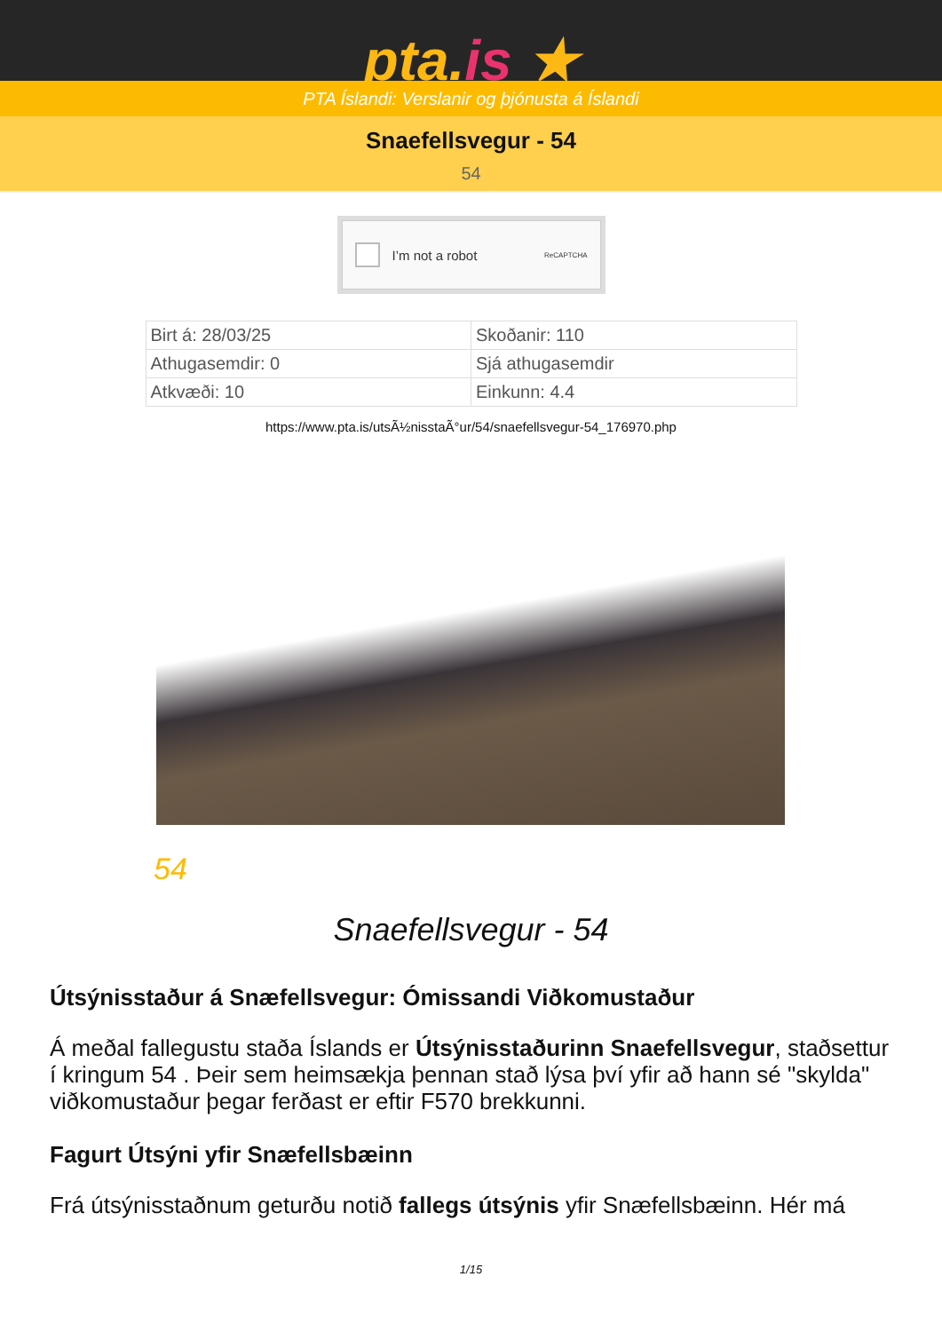pta.is ★
PTA Íslandi: Verslanir og þjónusta á Íslandi
Snaefellsvegur - 54
54
I’m not a robot ReCAPTCHA
| Birt á: 28/03/25 | Skoðanir: 110 |
| Athugasemdir: 0 | Sjá athugasemdir |
| Atkvæði: 10 | Einkunn: 4.4 |
https://www.pta.is/utsÃ½nisstaÃ°ur/54/snaefellsvegur-54_176970.php
54
Snaefellsvegur - 54
Útsýnisstaður á Snæfellsvegur: Ómissandi Viðkomustaður
Á meðal fallegustu staða Íslands er Útsýnisstaðurinn Snaefellsvegur, staðsettur í kringum 54 . Þeir sem heimsækja þennan stað lýsa því yfir að hann sé "skylda" viðkomustaður þegar ferðast er eftir F570 brekkunni.
Fagurt Útsýni yfir Snæfellsbæinn
Frá útsýnisstaðnum geturðu notið fallegs útsýnis yfir Snæfellsbæinn. Hér má
1/15